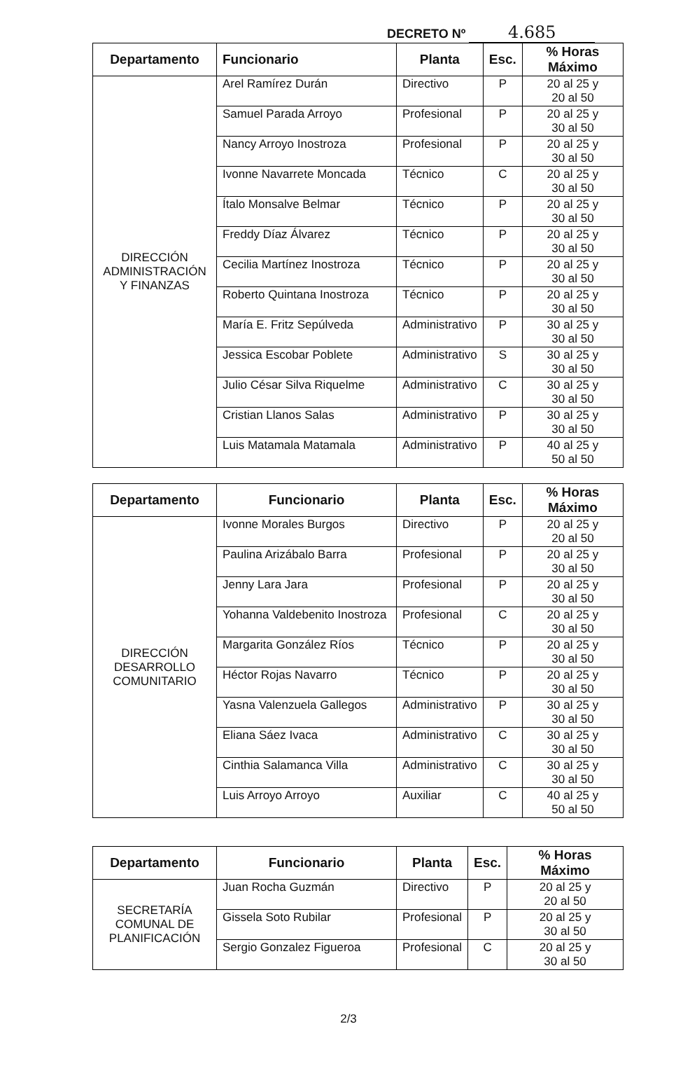DECRETO Nº 4.685
| Departamento | Funcionario | Planta | Esc. | % Horas Máximo |
| --- | --- | --- | --- | --- |
| DIRECCIÓN ADMINISTRACIÓN Y FINANZAS | Arel Ramírez Durán | Directivo | P | 20 al 25 y 20 al 50 |
| | Samuel Parada Arroyo | Profesional | P | 20 al 25 y 30 al 50 |
| | Nancy Arroyo Inostroza | Profesional | P | 20 al 25 y 30 al 50 |
| | Ivonne Navarrete Moncada | Técnico | C | 20 al 25 y 30 al 50 |
| | Ítalo Monsalve Belmar | Técnico | P | 20 al 25 y 30 al 50 |
| | Freddy Díaz Álvarez | Técnico | P | 20 al 25 y 30 al 50 |
| | Cecilia Martínez Inostroza | Técnico | P | 20 al 25 y 30 al 50 |
| | Roberto Quintana Inostroza | Técnico | P | 20 al 25 y 30 al 50 |
| | María E. Fritz Sepúlveda | Administrativo | P | 30 al 25 y 30 al 50 |
| | Jessica Escobar Poblete | Administrativo | S | 30 al 25 y 30 al 50 |
| | Julio César Silva Riquelme | Administrativo | C | 30 al 25 y 30 al 50 |
| | Cristian Llanos Salas | Administrativo | P | 30 al 25 y 30 al 50 |
| | Luis Matamala Matamala | Administrativo | P | 40 al 25 y 50 al 50 |
| Departamento | Funcionario | Planta | Esc. | % Horas Máximo |
| --- | --- | --- | --- | --- |
| DIRECCIÓN DESARROLLO COMUNITARIO | Ivonne Morales Burgos | Directivo | P | 20 al 25 y 20 al 50 |
| | Paulina Arizábalo Barra | Profesional | P | 20 al 25 y 30 al 50 |
| | Jenny Lara Jara | Profesional | P | 20 al 25 y 30 al 50 |
| | Yohanna Valdebenito Inostroza | Profesional | C | 20 al 25 y 30 al 50 |
| | Margarita González Ríos | Técnico | P | 20 al 25 y 30 al 50 |
| | Héctor Rojas Navarro | Técnico | P | 20 al 25 y 30 al 50 |
| | Yasna Valenzuela Gallegos | Administrativo | P | 30 al 25 y 30 al 50 |
| | Eliana Sáez Ivaca | Administrativo | C | 30 al 25 y 30 al 50 |
| | Cinthia Salamanca Villa | Administrativo | C | 30 al 25 y 30 al 50 |
| | Luis Arroyo Arroyo | Auxiliar | C | 40 al 25 y 50 al 50 |
| Departamento | Funcionario | Planta | Esc. | % Horas Máximo |
| --- | --- | --- | --- | --- |
| SECRETARÍA COMUNAL DE PLANIFICACIÓN | Juan Rocha Guzmán | Directivo | P | 20 al 25 y 20 al 50 |
| | Gissela Soto Rubilar | Profesional | P | 20 al 25 y 30 al 50 |
| | Sergio Gonzalez Figueroa | Profesional | C | 20 al 25 y 30 al 50 |
2/3